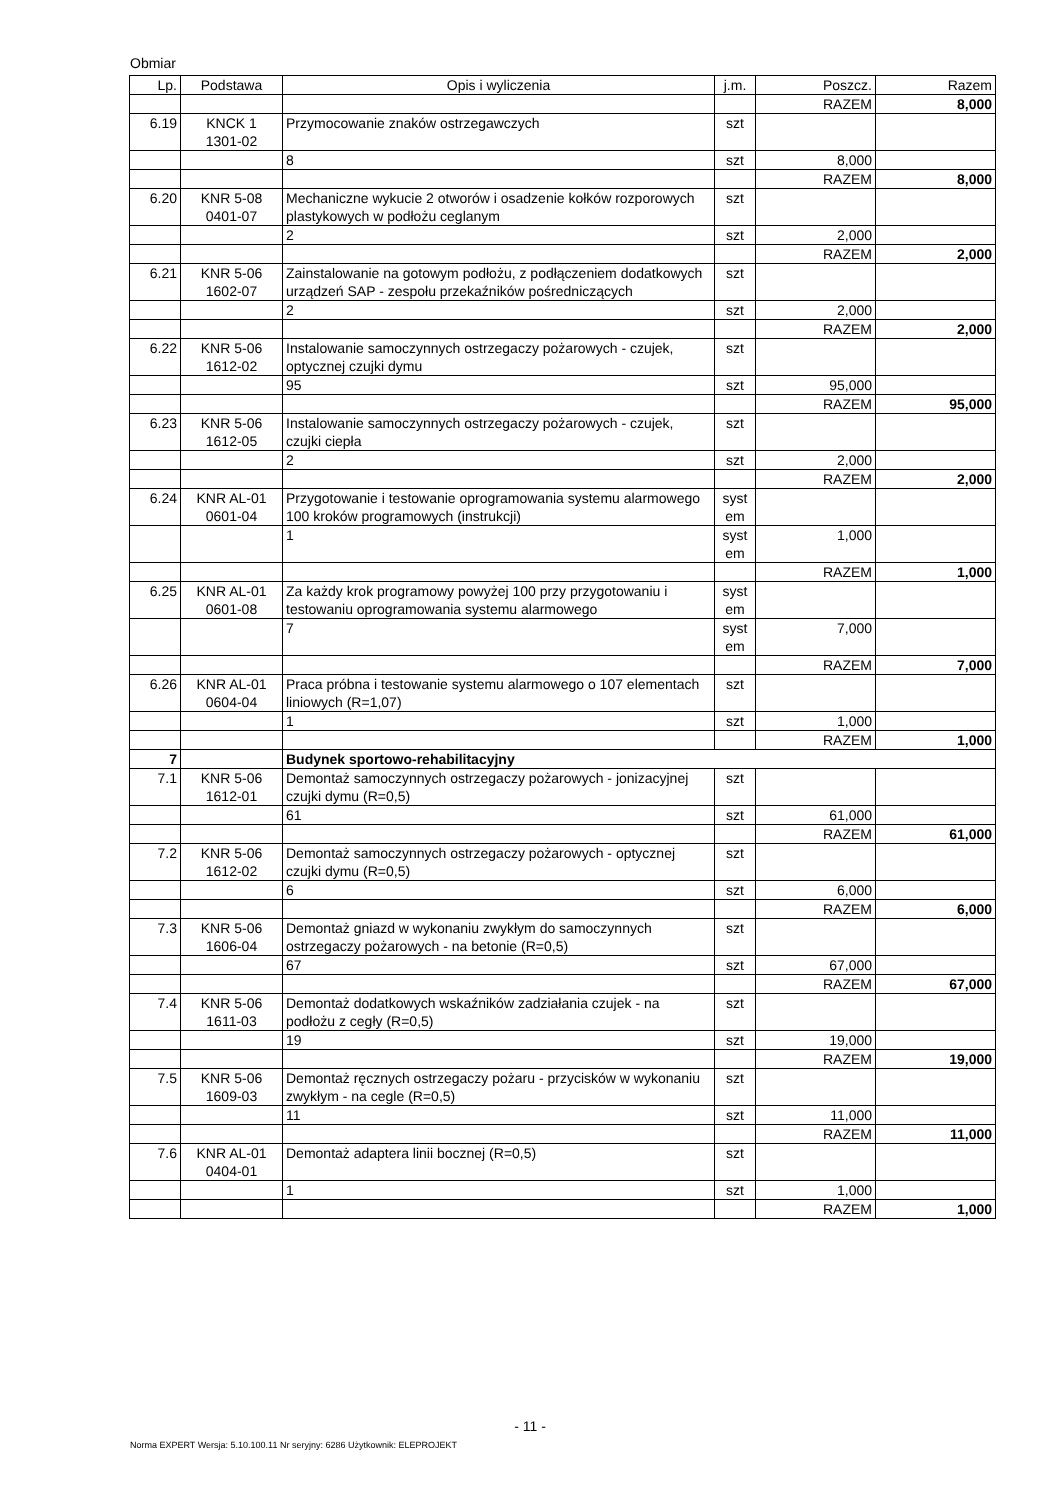Obmiar
| Lp. | Podstawa | Opis i wyliczenia | j.m. | Poszcz. | Razem |
| --- | --- | --- | --- | --- | --- |
| | | | | RAZEM | 8,000 |
| 6.19 | KNCK 1 1301-02 | Przymocowanie znaków ostrzegawczych | szt | | |
| | | 8 | szt | 8,000 | |
| | | | | RAZEM | 8,000 |
| 6.20 | KNR 5-08 0401-07 | Mechaniczne wykucie 2 otworów i osadzenie kołków rozporowych plastykowych w podłożu ceglanym | szt | | |
| | | 2 | szt | 2,000 | |
| | | | | RAZEM | 2,000 |
| 6.21 | KNR 5-06 1602-07 | Zainstalowanie na gotowym podłożu, z podłączeniem dodatkowych urządzeń SAP - zespołu przekaźników pośredniczących | szt | | |
| | | 2 | szt | 2,000 | |
| | | | | RAZEM | 2,000 |
| 6.22 | KNR 5-06 1612-02 | Instalowanie samoczynnych ostrzegaczy pożarowych - czujek, optycznej czujki dymu | szt | | |
| | | 95 | szt | 95,000 | |
| | | | | RAZEM | 95,000 |
| 6.23 | KNR 5-06 1612-05 | Instalowanie samoczynnych ostrzegaczy pożarowych - czujek, czujki ciepła | szt | | |
| | | 2 | szt | 2,000 | |
| | | | | RAZEM | 2,000 |
| 6.24 | KNR AL-01 0601-04 | Przygotowanie i testowanie oprogramowania systemu alarmowego 100 kroków programowych (instrukcji) | syst em | | |
| | | 1 | syst em | 1,000 | |
| | | | | RAZEM | 1,000 |
| 6.25 | KNR AL-01 0601-08 | Za każdy krok programowy powyżej 100 przy przygotowaniu i testowaniu oprogramowania systemu alarmowego | syst em | | |
| | | 7 | syst em | 7,000 | |
| | | | | RAZEM | 7,000 |
| 6.26 | KNR AL-01 0604-04 | Praca próbna i testowanie systemu alarmowego o 107 elementach liniowych (R=1,07) | szt | | |
| | | 1 | szt | 1,000 | |
| | | | | RAZEM | 1,000 |
| 7 | | Budynek sportowo-rehabilitacyjny | | | |
| 7.1 | KNR 5-06 1612-01 | Demontaż samoczynnych ostrzegaczy pożarowych - jonizacyjnej czujki dymu (R=0,5) | szt | | |
| | | 61 | szt | 61,000 | |
| | | | | RAZEM | 61,000 |
| 7.2 | KNR 5-06 1612-02 | Demontaż samoczynnych ostrzegaczy pożarowych - optycznej czujki dymu (R=0,5) | szt | | |
| | | 6 | szt | 6,000 | |
| | | | | RAZEM | 6,000 |
| 7.3 | KNR 5-06 1606-04 | Demontaż gniazd w wykonaniu zwykłym do samoczynnych ostrzegaczy pożarowych - na betonie (R=0,5) | szt | | |
| | | 67 | szt | 67,000 | |
| | | | | RAZEM | 67,000 |
| 7.4 | KNR 5-06 1611-03 | Demontaż dodatkowych wskaźników zadziałania czujek - na podłożu z cegły (R=0,5) | szt | | |
| | | 19 | szt | 19,000 | |
| | | | | RAZEM | 19,000 |
| 7.5 | KNR 5-06 1609-03 | Demontaż ręcznych ostrzegaczy pożaru - przycisków w wykonaniu zwykłym - na cegle (R=0,5) | szt | | |
| | | 11 | szt | 11,000 | |
| | | | | RAZEM | 11,000 |
| 7.6 | KNR AL-01 0404-01 | Demontaż adaptera linii bocznej (R=0,5) | szt | | |
| | | 1 | szt | 1,000 | |
| | | | | RAZEM | 1,000 |
- 11 -
Norma EXPERT Wersja: 5.10.100.11 Nr seryjny: 6286 Użytkownik: ELEPROJEKT